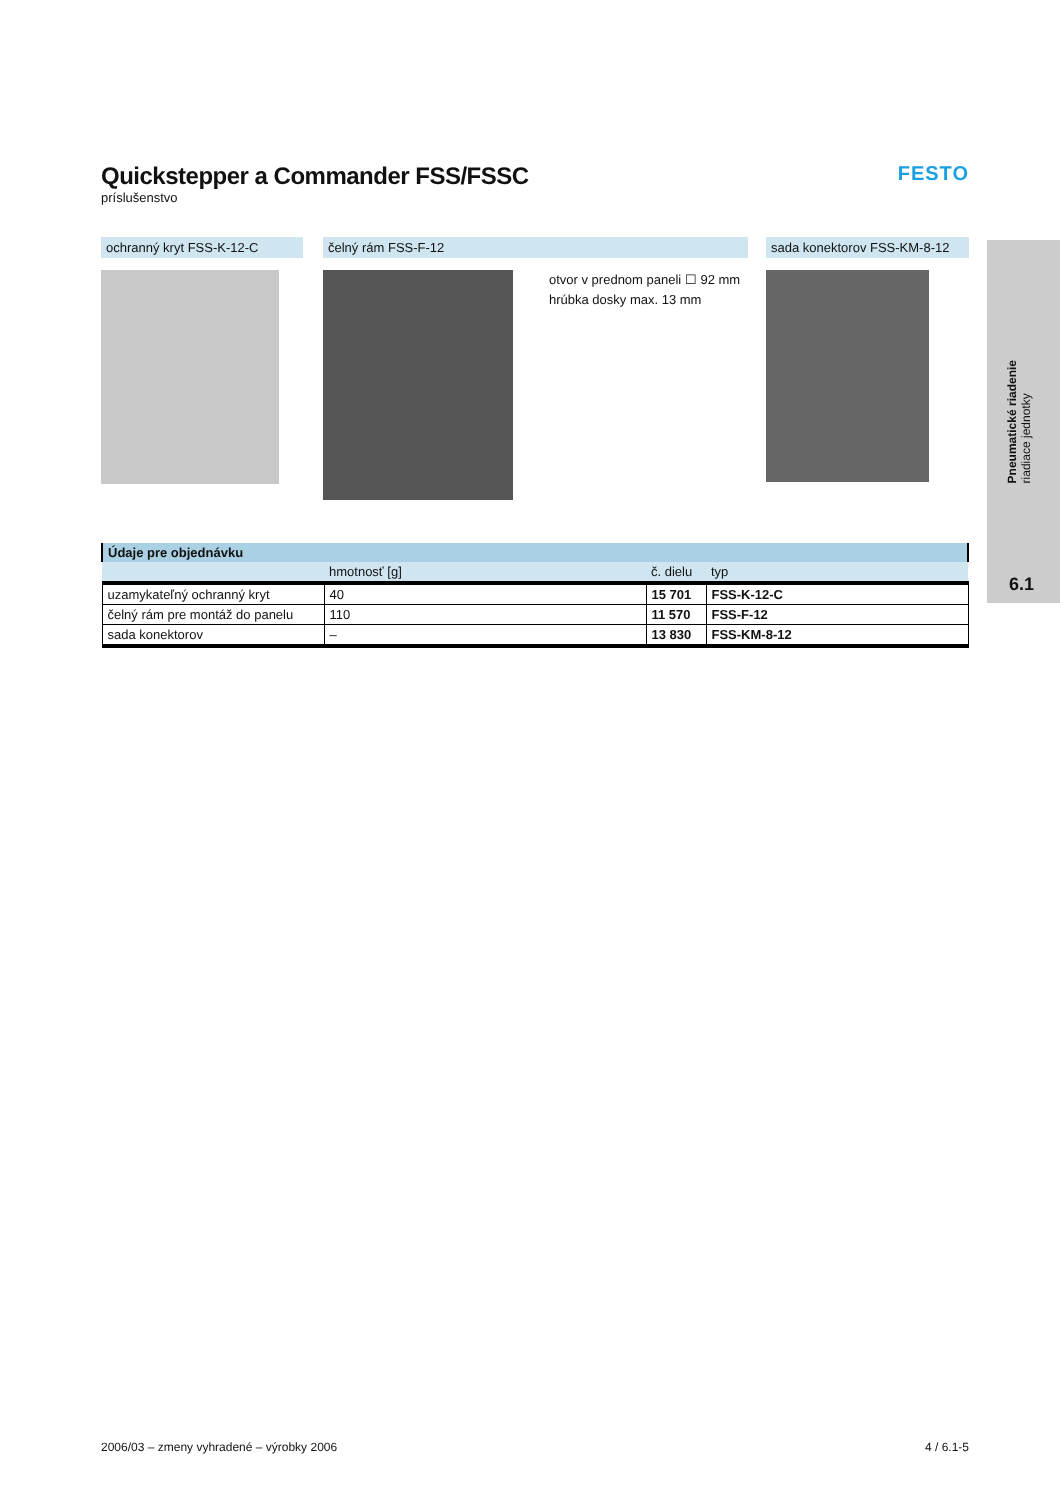Quickstepper a Commander FSS/FSSC
príslušenstvo
FESTO
ochranný kryt FSS-K-12-C čelný rám FSS-F-12
otvor v prednom paneli ☐ 92 mm
hrúbka dosky max. 13 mm
sada konektorov FSS-KM-8-12
Pneumatické riadenie
riadiace jednotky
6.1
| Údaje pre objednávku | | | |
| --- | --- | --- | --- |
| | hmotnosť [g] | č. dielu | typ |
| uzamykateľný ochranný kryt | 40 | 15 701 | FSS-K-12-C |
| čelný rám pre montáž do panelu | 110 | 11 570 | FSS-F-12 |
| sada konektorov | – | 13 830 | FSS-KM-8-12 |
2006/03 – zmeny vyhradené – výrobky 2006 4 / 6.1-5